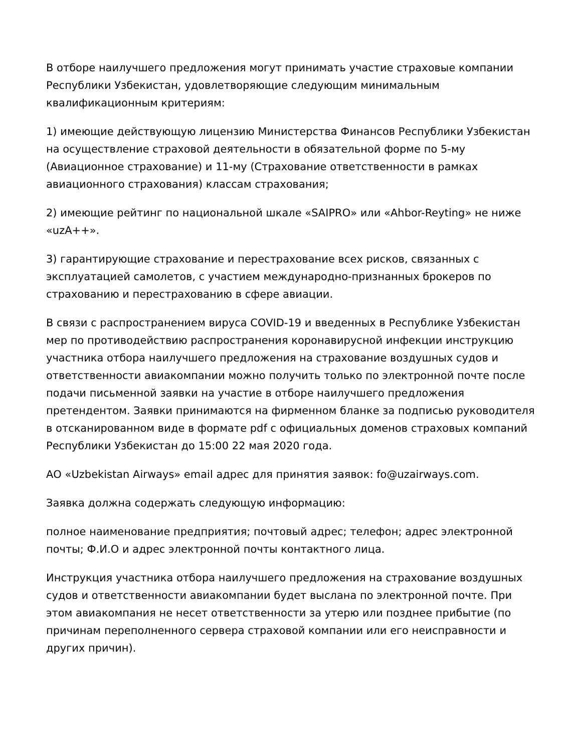В отборе наилучшего предложения могут принимать участие страховые компании Республики Узбекистан, удовлетворяющие следующим минимальным квалификационным критериям:
1) имеющие действующую лицензию Министерства Финансов Республики Узбекистан на осуществление страховой деятельности в обязательной форме по 5-му (Авиационное страхование) и 11-му (Страхование ответственности в рамках авиационного страхования) классам страхования;
2) имеющие рейтинг по национальной шкале «SAIPRO» или «Ahbor-Reyting» не ниже «uzA++».
3) гарантирующие страхование и перестрахование всех рисков, связанных с эксплуатацией самолетов, с участием международно-признанных брокеров по страхованию и перестрахованию в сфере авиации.
В связи с распространением вируса COVID-19 и введенных в Республике Узбекистан мер по противодействию распространения коронавирусной инфекции инструкцию участника отбора наилучшего предложения на страхование воздушных судов и ответственности авиакомпании можно получить только по электронной почте после подачи письменной заявки на участие в отборе наилучшего предложения претендентом. Заявки принимаются на фирменном бланке за подписью руководителя в отсканированном виде в формате pdf с официальных доменов страховых компаний Республики Узбекистан до 15:00 22 мая 2020 года.
АО «Uzbekistan Airways» email адрес для принятия заявок: fo@uzairways.com.
Заявка должна содержать следующую информацию:
полное наименование предприятия; почтовый адрес; телефон; адрес электронной почты; Ф.И.О и адрес электронной почты контактного лица.
Инструкция участника отбора наилучшего предложения на страхование воздушных судов и ответственности авиакомпании будет выслана по электронной почте. При этом авиакомпания не несет ответственности за утерю или позднее прибытие (по причинам переполненного сервера страховой компании или его неисправности и других причин).